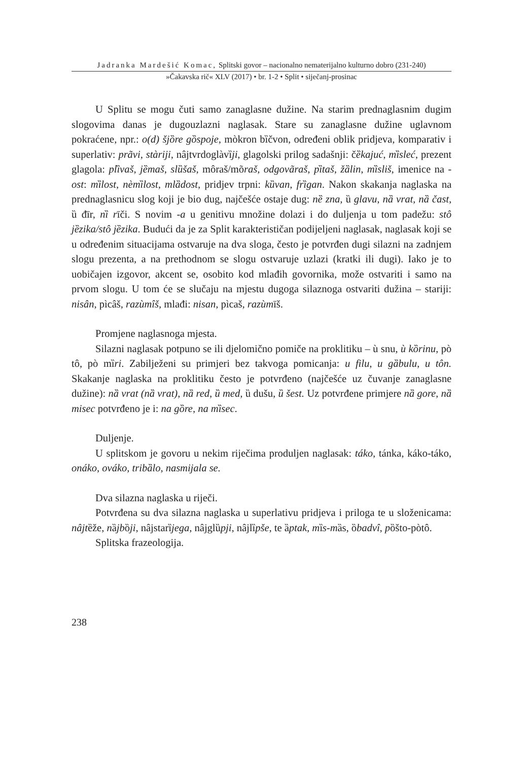Jadranka Mardešić Komac, Splitski govor – nacionalno nematerijalno kulturno dobro (231-240)
»Čakavska rič« XLV (2017) • br. 1-2 • Split • siječanj-prosinac
U Splitu se mogu čuti samo zanaglasne dužine. Na starim prednaglasnim dugim slogovima danas je dugouzlazni naglasak. Stare su zanaglasne dužine uglavnom pokraćene, npr.: o(d) šjȍre gȍspoje, mòkron bȉčvon, određeni oblik pridjeva, komparativ i superlativ: prãvi, stàriji, nâjtvrdoglàvȉji, glagolski prilog sadašnji: čȅkajuć, mȉsleć, prezent glagola: plȉvaš, jȅmaš, slȕšaš, môraš/mõraš, odgovãraš, pȉtaš, žȁlin, mȉsliš, imenice na -ost: mȉlost, nèmȉlost, mlȁdost, pridjev trpni: kȕvan, frȉgan. Nakon skakanja naglaska na prednaglasnicu slog koji je bio dug, najčešće ostaje dug: nȅ zna, ȕ glavu, nȁ vrat, nȁ čast, ȕ đīr, nȉ rīči. S novim -a u genitivu množine dolazi i do duljenja u tom padežu: stô jȅzika/stô jȅzika. Budući da je za Split karakterističan podijeljeni naglasak, naglasak koji se u određenim situacijama ostvaruje na dva sloga, često je potvrđen dugi silazni na zadnjem slogu prezenta, a na prethodnom se slogu ostvaruje uzlazi (kratki ili dugi). Iako je to uobičajen izgovor, akcent se, osobito kod mlađih govornika, može ostvariti i samo na prvom slogu. U tom će se slučaju na mjestu dugoga silaznoga ostvariti dužina – stariji: nisân, pìcâš, razùmîš, mlađi: nisan, pìcaš, razùmīš.
Promjene naglasnoga mjesta.
Silazni naglasak potpuno se ili djelomično pomiče na proklitiku – ù snu, ù kȍrinu, pò tô, pò mȉri. Zabilježeni su primjeri bez takvoga pomicanja: u filu, u gȁbulu, u tôn. Skakanje naglaska na proklitiku često je potvrđeno (najčešće uz čuvanje zanaglasne dužine): nȁ vrat (nȁ vrat), nȁ red, ȕ med, ȕ dušu, ȕ šest. Uz potvrđene primjere nȁ gore, nȁ misec potvrđeno je i: na gȍre, na mȉsec.
Duljenje.
U splitskom je govoru u nekim riječima produljen naglasak: táko, tánka, káko-táko, onáko, ováko, tribȁlo, nasmijala se.
Dva silazna naglaska u riječi.
Potvrđena su dva silazna naglaska u superlativu pridjeva i priloga te u složenicama: nâjtȅže, nȁjbȍji, nâjstarȉjega, nâjglȕpji, nâjlȉpše, te ȁptak, mȉs-mȁs, ȍbadvî, pȍšto-pòtô.
Splitska frazeologija.
238